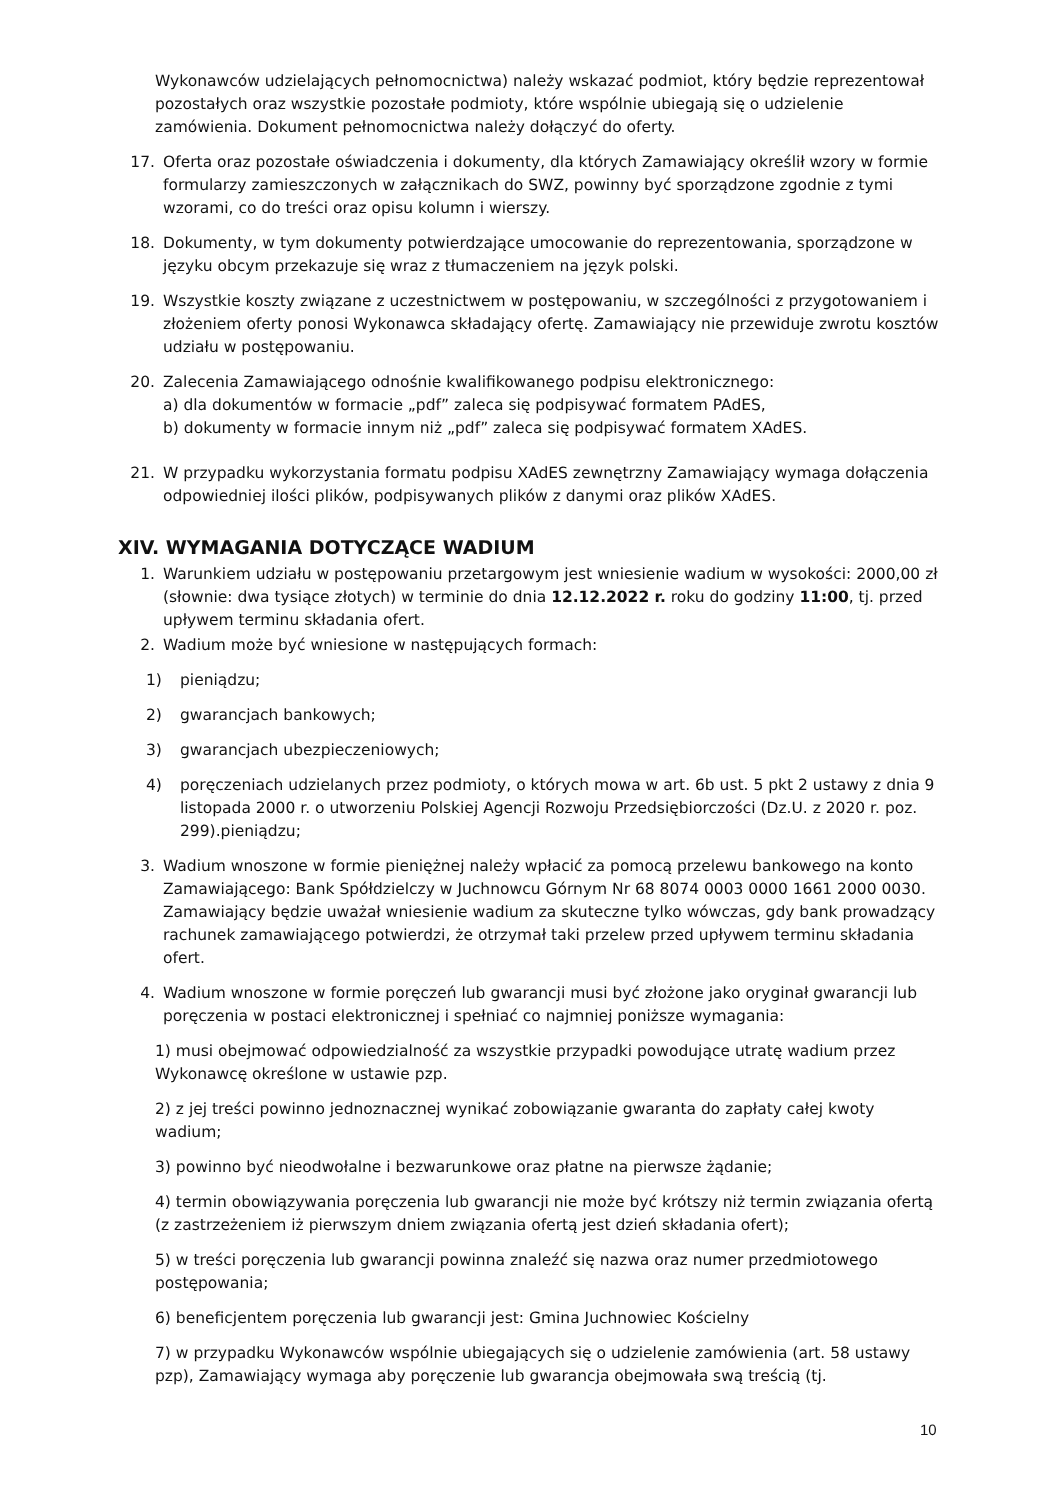Wykonawców udzielających pełnomocnictwa) należy wskazać podmiot, który będzie reprezentował pozostałych oraz wszystkie pozostałe podmioty, które wspólnie ubiegają się o udzielenie zamówienia. Dokument pełnomocnictwa należy dołączyć do oferty.
17. Oferta oraz pozostałe oświadczenia i dokumenty, dla których Zamawiający określił wzory w formie formularzy zamieszczonych w załącznikach do SWZ, powinny być sporządzone zgodnie z tymi wzorami, co do treści oraz opisu kolumn i wierszy.
18. Dokumenty, w tym dokumenty potwierdzające umocowanie do reprezentowania, sporządzone w języku obcym przekazuje się wraz z tłumaczeniem na język polski.
19. Wszystkie koszty związane z uczestnictwem w postępowaniu, w szczególności z przygotowaniem i złożeniem oferty ponosi Wykonawca składający ofertę. Zamawiający nie przewiduje zwrotu kosztów udziału w postępowaniu.
20. Zalecenia Zamawiającego odnośnie kwalifikowanego podpisu elektronicznego:
a) dla dokumentów w formacie „pdf” zaleca się podpisywać formatem PAdES,
b) dokumenty w formacie innym niż „pdf” zaleca się podpisywać formatem XAdES.
21. W przypadku wykorzystania formatu podpisu XAdES zewnętrzny Zamawiający wymaga dołączenia odpowiedniej ilości plików, podpisywanych plików z danymi oraz plików XAdES.
XIV. WYMAGANIA DOTYCZĄCE WADIUM
1. Warunkiem udziału w postępowaniu przetargowym jest wniesienie wadium w wysokości: 2000,00 zł (słownie: dwa tysiące złotych) w terminie do dnia 12.12.2022 r. roku do godziny 11:00, tj. przed upływem terminu składania ofert.
2. Wadium może być wniesione w następujących formach:
1) pieniądzu;
2) gwarancjach bankowych;
3) gwarancjach ubezpieczeniowych;
4) poręczeniach udzielanych przez podmioty, o których mowa w art. 6b ust. 5 pkt 2 ustawy z dnia 9 listopada 2000 r. o utworzeniu Polskiej Agencji Rozwoju Przedsiębiorczości (Dz.U. z 2020 r. poz. 299).pieniądzu;
3. Wadium wnoszone w formie pieniężnej należy wpłacić za pomocą przelewu bankowego na konto Zamawiającego: Bank Spółdzielczy w Juchnowcu Górnym Nr 68 8074 0003 0000 1661 2000 0030. Zamawiający będzie uważał wniesienie wadium za skuteczne tylko wówczas, gdy bank prowadzący rachunek zamawiającego potwierdzi, że otrzymał taki przelew przed upływem terminu składania ofert.
4. Wadium wnoszone w formie poręczeń lub gwarancji musi być złożone jako oryginał gwarancji lub poręczenia w postaci elektronicznej i spełniać co najmniej poniższe wymagania:
1) musi obejmować odpowiedzialność za wszystkie przypadki powodujące utratę wadium przez Wykonawcę określone w ustawie pzp.
2) z jej treści powinno jednoznacznej wynikać zobowiązanie gwaranta do zapłaty całej kwoty wadium;
3) powinno być nieodwołalne i bezwarunkowe oraz płatne na pierwsze żądanie;
4) termin obowiązywania poręczenia lub gwarancji nie może być krótszy niż termin związania ofertą (z zastrzeżeniem iż pierwszym dniem związania ofertą jest dzień składania ofert);
5) w treści poręczenia lub gwarancji powinna znaleźć się nazwa oraz numer przedmiotowego postępowania;
6) beneficjentem poręczenia lub gwarancji jest: Gmina Juchnowiec Kościelny
7) w przypadku Wykonawców wspólnie ubiegających się o udzielenie zamówienia (art. 58 ustawy pzp), Zamawiający wymaga aby poręczenie lub gwarancja obejmowała swą treścią (tj.
10